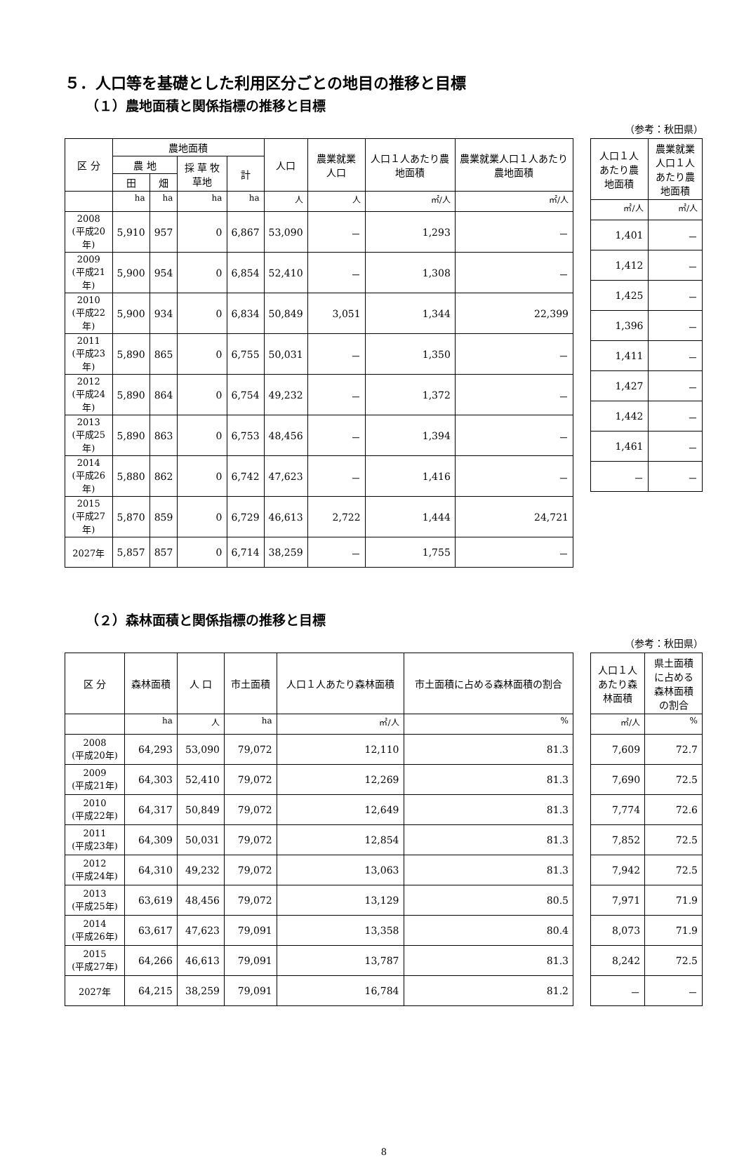５．人口等を基礎とした利用区分ごとの地目の推移と目標
（１）農地面積と関係指標の推移と目標
（参考：秋田県）
| 区 分 | 農地面積 | | | | 人口 | 農業就業人口 | 人口１人あたり農地面積 | 農業就業人口１人あたり農地面積 |
| --- | --- | --- | --- | --- | --- | --- | --- | --- |
| | 農 地 | | 採 草 牧草地 | 計 | | | | |
| | 田 | 畑 | | | | | | |
| | ha | ha | ha | ha | 人 | 人 | ㎡/人 | ㎡/人 |
| 2008 (平成20年) | 5,910 | 957 | 0 | 6,867 | 53,090 | － | 1,293 | － |
| 2009 (平成21年) | 5,900 | 954 | 0 | 6,854 | 52,410 | － | 1,308 | － |
| 2010 (平成22年) | 5,900 | 934 | 0 | 6,834 | 50,849 | 3,051 | 1,344 | 22,399 |
| 2011 (平成23年) | 5,890 | 865 | 0 | 6,755 | 50,031 | － | 1,350 | － |
| 2012 (平成24年) | 5,890 | 864 | 0 | 6,754 | 49,232 | － | 1,372 | － |
| 2013 (平成25年) | 5,890 | 863 | 0 | 6,753 | 48,456 | － | 1,394 | － |
| 2014 (平成26年) | 5,880 | 862 | 0 | 6,742 | 47,623 | － | 1,416 | － |
| 2015 (平成27年) | 5,870 | 859 | 0 | 6,729 | 46,613 | 2,722 | 1,444 | 24,721 |
| 2027年 | 5,857 | 857 | 0 | 6,714 | 38,259 | － | 1,755 | － |
| 人口１人あたり農地面積 | 農業就業人口１人あたり農地面積 |
| --- | --- |
| ㎡/人 | ㎡/人 |
| 1,401 | － |
| 1,412 | － |
| 1,425 | － |
| 1,396 | － |
| 1,411 | － |
| 1,427 | － |
| 1,442 | － |
| 1,461 | － |
| － | － |
（２）森林面積と関係指標の推移と目標
（参考：秋田県）
| 区 分 | 森林面積 | 人 口 | 市土面積 | 人口１人あたり森林面積 | 市土面積に占める森林面積の割合 |
| --- | --- | --- | --- | --- | --- |
| | ha | 人 | ha | ㎡/人 | % |
| 2008 (平成20年) | 64,293 | 53,090 | 79,072 | 12,110 | 81.3 |
| 2009 (平成21年) | 64,303 | 52,410 | 79,072 | 12,269 | 81.3 |
| 2010 (平成22年) | 64,317 | 50,849 | 79,072 | 12,649 | 81.3 |
| 2011 (平成23年) | 64,309 | 50,031 | 79,072 | 12,854 | 81.3 |
| 2012 (平成24年) | 64,310 | 49,232 | 79,072 | 13,063 | 81.3 |
| 2013 (平成25年) | 63,619 | 48,456 | 79,072 | 13,129 | 80.5 |
| 2014 (平成26年) | 63,617 | 47,623 | 79,091 | 13,358 | 80.4 |
| 2015 (平成27年) | 64,266 | 46,613 | 79,091 | 13,787 | 81.3 |
| 2027年 | 64,215 | 38,259 | 79,091 | 16,784 | 81.2 |
| 人口１人あたり森林面積 | 県土面積に占める森林面積の割合 |
| --- | --- |
| ㎡/人 | % |
| 7,609 | 72.7 |
| 7,690 | 72.5 |
| 7,774 | 72.6 |
| 7,852 | 72.5 |
| 7,942 | 72.5 |
| 7,971 | 71.9 |
| 8,073 | 71.9 |
| 8,242 | 72.5 |
| － | － |
8